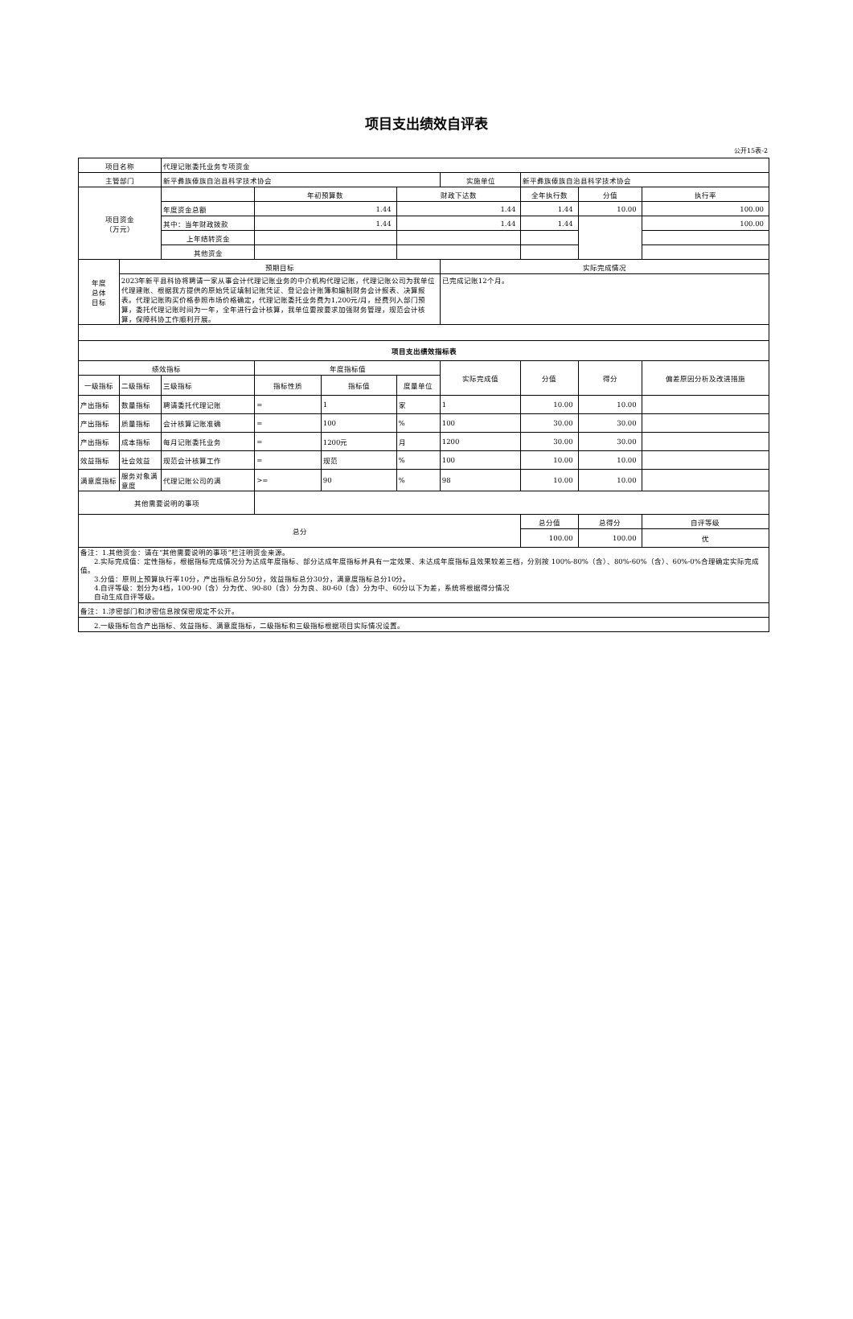项目支出绩效自评表
公开15表-2
| 项目名称 | | 代理记账委托业务专项资金 | | | | | | | |
| 主管部门 | | 新平彝族傣族自治县科学技术协会 | | | | 实施单位 | 新平彝族傣族自治县科学技术协会 | | |
| 项目资金 （万元） | | | 年初预算数 | | 财政下达数 | | 全年执行数 | 分值 | 执行率 |
| | | 年度资金总额 | 1.44 | | 1.44 | | 1.44 | 10.00 | 100.00 |
| | | 其中：当年财政拨款 | 1.44 | | 1.44 | | 1.44 | | 100.00 |
| | | 上年结转资金 | | | | | | | |
| | | 其他资金 | | | | | | | |
| 年度 总体 目标 | 预期目标 | | | | | 实际完成情况 | | | |
| | 2023年新平县科协将聘请一家从事会计代理记账业务的中介机构代理记账，代理记账公司为我单位代理建账、根据我方提供的原始凭证填制记账凭证、登记会计账簿和编制财务会计报表、决算报表。代理记账购买价格参照市场价格确定，代理记账委托业务费为1,200元/月，经费列入部门预算，委托代理记账时间为一年，全年进行会计核算，我单位要按要求加强财务管理，规范会计核算，保障科协工作顺利开展。 | | | | | 已完成记账12个月。 | | | |
| 项目支出绩效指标表 | | | | | | | | | |
| 绩效指标 | | | 年度指标值 | | | 实际完成值 | 分值 | 得分 | 偏差原因分析及改进措施 |
| 一级指标 | 二级指标 | 三级指标 | 指标性质 | 指标值 | 度量单位 | | | | |
| 产出指标 | 数量指标 | 聘请委托代理记账 | = | 1 | 家 | 1 | 10.00 | 10.00 | |
| 产出指标 | 质量指标 | 会计核算记账准确 | = | 100 | % | 100 | 30.00 | 30.00 | |
| 产出指标 | 成本指标 | 每月记账委托业务 | = | 1200元 | 月 | 1200 | 30.00 | 30.00 | |
| 效益指标 | 社会效益 | 规范会计核算工作 | = | 规范 | % | 100 | 10.00 | 10.00 | |
| 满意度指标 | 服务对象满意度 | 代理记账公司的满 | >= | 90 | % | 98 | 10.00 | 10.00 | |
| 其他需要说明的事项 | | | | | | | | | |
| 总分 | | | | | | | 总分值 | 总得分 | 自评等级 |
| | | | | | | | 100.00 | 100.00 | 优 |
| 备注：1.其他资金：请在“其他需要说明的事项”栏注明资金来源。 2.实际完成值：定性指标，根据指标完成情况分为达成年度指标、部分达成年度指标并具有一定效果、未达成年度指标且效果较差三档，分别按 100%-80%（含）、80%-60%（含）、60%-0%合理确定实际完成值。 3.分值：原则上预算执行率10分，产出指标总分50分，效益指标总分30分，满意度指标总分10分。 4.自评等级：划分为4档，100-90（含）分为优、90-80（含）分为良、80-60（含）分为中、60分以下为差，系统将根据得分情况 自动生成自评等级。 | | | | | | | | | |
| 备注：1.涉密部门和涉密信息按保密规定不公开。 | | | | | | | | | |
| 2.一级指标包含产出指标、效益指标、满意度指标，二级指标和三级指标根据项目实际情况设置。 | | | | | | | | | |